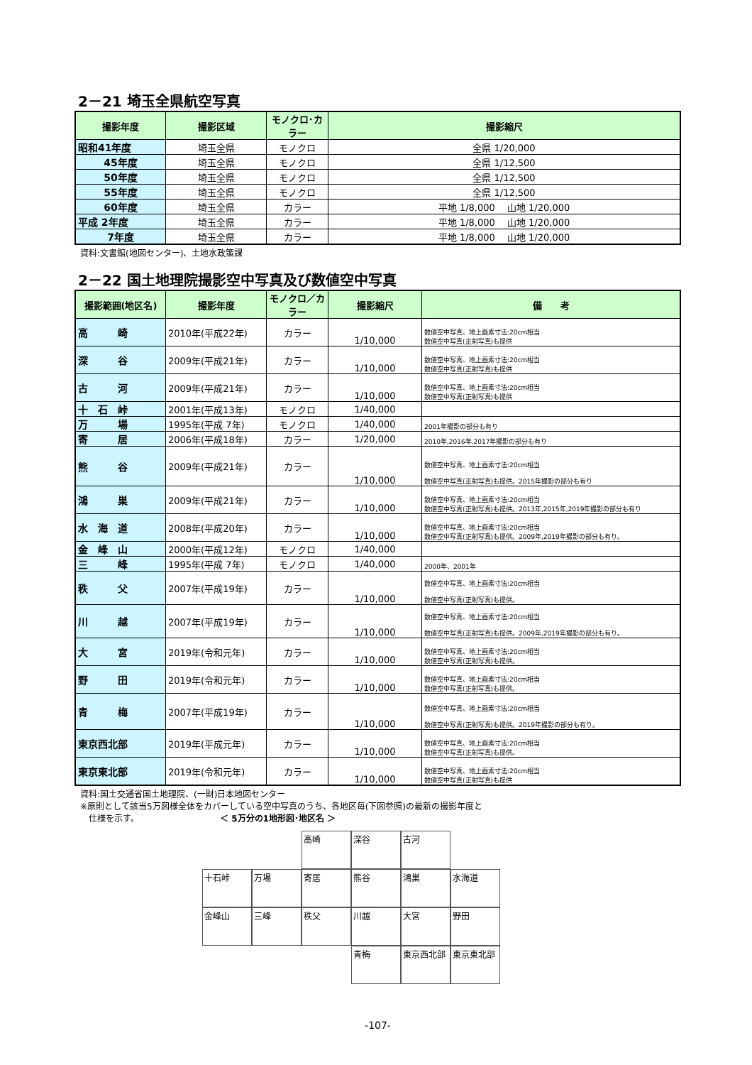2－21 埼玉全県航空写真
| 撮影年度 | 撮影区域 | モノクロ･カラー | 撮影縮尺 |
| --- | --- | --- | --- |
| 昭和41年度 | 埼玉全県 | モノクロ | 全県 1/20,000 |
| 45年度 | 埼玉全県 | モノクロ | 全県 1/12,500 |
| 50年度 | 埼玉全県 | モノクロ | 全県 1/12,500 |
| 55年度 | 埼玉全県 | モノクロ | 全県 1/12,500 |
| 60年度 | 埼玉全県 | カラー | 平地 1/8,000 山地 1/20,000 |
| 平成 2年度 | 埼玉全県 | カラー | 平地 1/8,000 山地 1/20,000 |
| 7年度 | 埼玉全県 | カラー | 平地 1/8,000 山地 1/20,000 |
資料:文書館(地図センター)、土地水政策課
2－22 国土地理院撮影空中写真及び数値空中写真
| 撮影範囲(地区名) | 撮影年度 | モノクロ／カラー | 撮影縮尺 | 備 考 |
| --- | --- | --- | --- | --- |
| 高 崎 | 2010年(平成22年) | カラー | 1/10,000 | 数値空中写真、地上画素寸法:20cm相当 数値空中写真(正射写真)も提供 |
| 深 谷 | 2009年(平成21年) | カラー | 1/10,000 | 数値空中写真、地上画素寸法:20cm相当 数値空中写真(正射写真)も提供 |
| 古 河 | 2009年(平成21年) | カラー | 1/10,000 | 数値空中写真、地上画素寸法:20cm相当 数値空中写真(正射写真)も提供 |
| 十 石 峠 | 2001年(平成13年) | モノクロ | 1/40,000 | |
| 万 場 | 1995年(平成 7年) | モノクロ | 1/40,000 | 2001年撮影の部分も有り |
| 寄 居 | 2006年(平成18年) | カラー | 1/20,000 | 2010年,2016年,2017年撮影の部分も有り |
| 熊 谷 | 2009年(平成21年) | カラー | 1/10,000 | 数値空中写真、地上画素寸法:20cm相当 数値空中写真(正射写真)も提供。2015年撮影の部分も有り |
| 鴻 巣 | 2009年(平成21年) | カラー | 1/10,000 | 数値空中写真、地上画素寸法:20cm相当 数値空中写真(正射写真)も提供。2013年,2015年,2019年撮影の部分も有り |
| 水 海 道 | 2008年(平成20年) | カラー | 1/10,000 | 数値空中写真、地上画素寸法:20cm相当 数値空中写真(正射写真)も提供。2009年,2019年撮影の部分も有り。 |
| 金 峰 山 | 2000年(平成12年) | モノクロ | 1/40,000 | |
| 三 峰 | 1995年(平成 7年) | モノクロ | 1/40,000 | 2000年、2001年 |
| 秩 父 | 2007年(平成19年) | カラー | 1/10,000 | 数値空中写真、地上画素寸法:20cm相当 数値空中写真(正射写真)も提供。 |
| 川 越 | 2007年(平成19年) | カラー | 1/10,000 | 数値空中写真、地上画素寸法:20cm相当 数値空中写真(正射写真)も提供。2009年,2019年撮影の部分も有り。 |
| 大 宮 | 2019年(令和元年) | カラー | 1/10,000 | 数値空中写真、地上画素寸法:20cm相当 数値空中写真(正射写真)も提供。 |
| 野 田 | 2019年(令和元年) | カラー | 1/10,000 | 数値空中写真、地上画素寸法:20cm相当 数値空中写真(正射写真)も提供。 |
| 青 梅 | 2007年(平成19年) | カラー | 1/10,000 | 数値空中写真、地上画素寸法:20cm相当 数値空中写真(正射写真)も提供。2019年撮影の部分も有り。 |
| 東京西北部 | 2019年(平成元年) | カラー | 1/10,000 | 数値空中写真、地上画素寸法:20cm相当 数値空中写真(正射写真)も提供。 |
| 東京東北部 | 2019年(令和元年) | カラー | 1/10,000 | 数値空中写真、地上画素寸法:20cm相当 数値空中写真(正射写真)も提供 |
資料:国土交通省国土地理院、(一財)日本地図センター
※原則として該当5万図様全体をカバーしている空中写真のうち、各地区毎(下図参照)の最新の撮影年度と
　仕様を示す。　　　　　　　　　　＜ 5万分の1地形図･地区名 ＞
高崎
深谷
古河
十石峠
万場
寄居
熊谷
鴻巣
水海道
金峰山
三峰
秩父
川越
大宮
野田
青梅
東京西北部
東京東北部
-107-